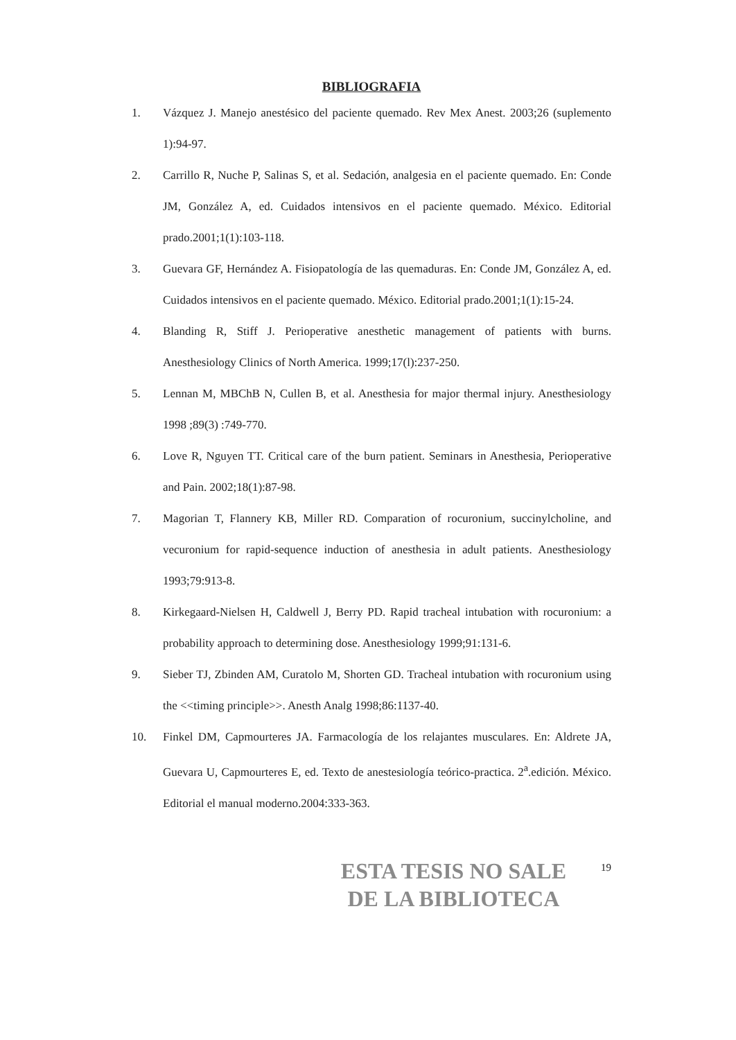BIBLIOGRAFIA
1. Vázquez J. Manejo anestésico del paciente quemado. Rev Mex Anest. 2003;26 (suplemento 1):94-97.
2. Carrillo R, Nuche P, Salinas S, et al. Sedación, analgesia en el paciente quemado. En: Conde JM, González A, ed. Cuidados intensivos en el paciente quemado. México. Editorial prado.2001;1(1):103-118.
3. Guevara GF, Hernández A. Fisiopatología de las quemaduras. En: Conde JM, González A, ed. Cuidados intensivos en el paciente quemado. México. Editorial prado.2001;1(1):15-24.
4. Blanding R, Stiff J. Perioperative anesthetic management of patients with burns. Anesthesiology Clinics of North America. 1999;17(l):237-250.
5. Lennan M, MBChB N, Cullen B, et al. Anesthesia for major thermal injury. Anesthesiology 1998 ;89(3) :749-770.
6. Love R, Nguyen TT. Critical care of the burn patient. Seminars in Anesthesia, Perioperative and Pain. 2002;18(1):87-98.
7. Magorian T, Flannery KB, Miller RD. Comparation of rocuronium, succinylcholine, and vecuronium for rapid-sequence induction of anesthesia in adult patients. Anesthesiology 1993;79:913-8.
8. Kirkegaard-Nielsen H, Caldwell J, Berry PD. Rapid tracheal intubation with rocuronium: a probability approach to determining dose. Anesthesiology 1999;91:131-6.
9. Sieber TJ, Zbinden AM, Curatolo M, Shorten GD. Tracheal intubation with rocuronium using the <<timing principle>>. Anesth Analg 1998;86:1137-40.
10. Finkel DM, Capmourteres JA. Farmacología de los relajantes musculares. En: Aldrete JA, Guevara U, Capmourteres E, ed. Texto de anestesiología teórico-practica. 2<sup>a</sup>.edición. México. Editorial el manual moderno.2004:333-363.
ESTA TESIS NO SALE
DE LA BIBLIOTECA
19